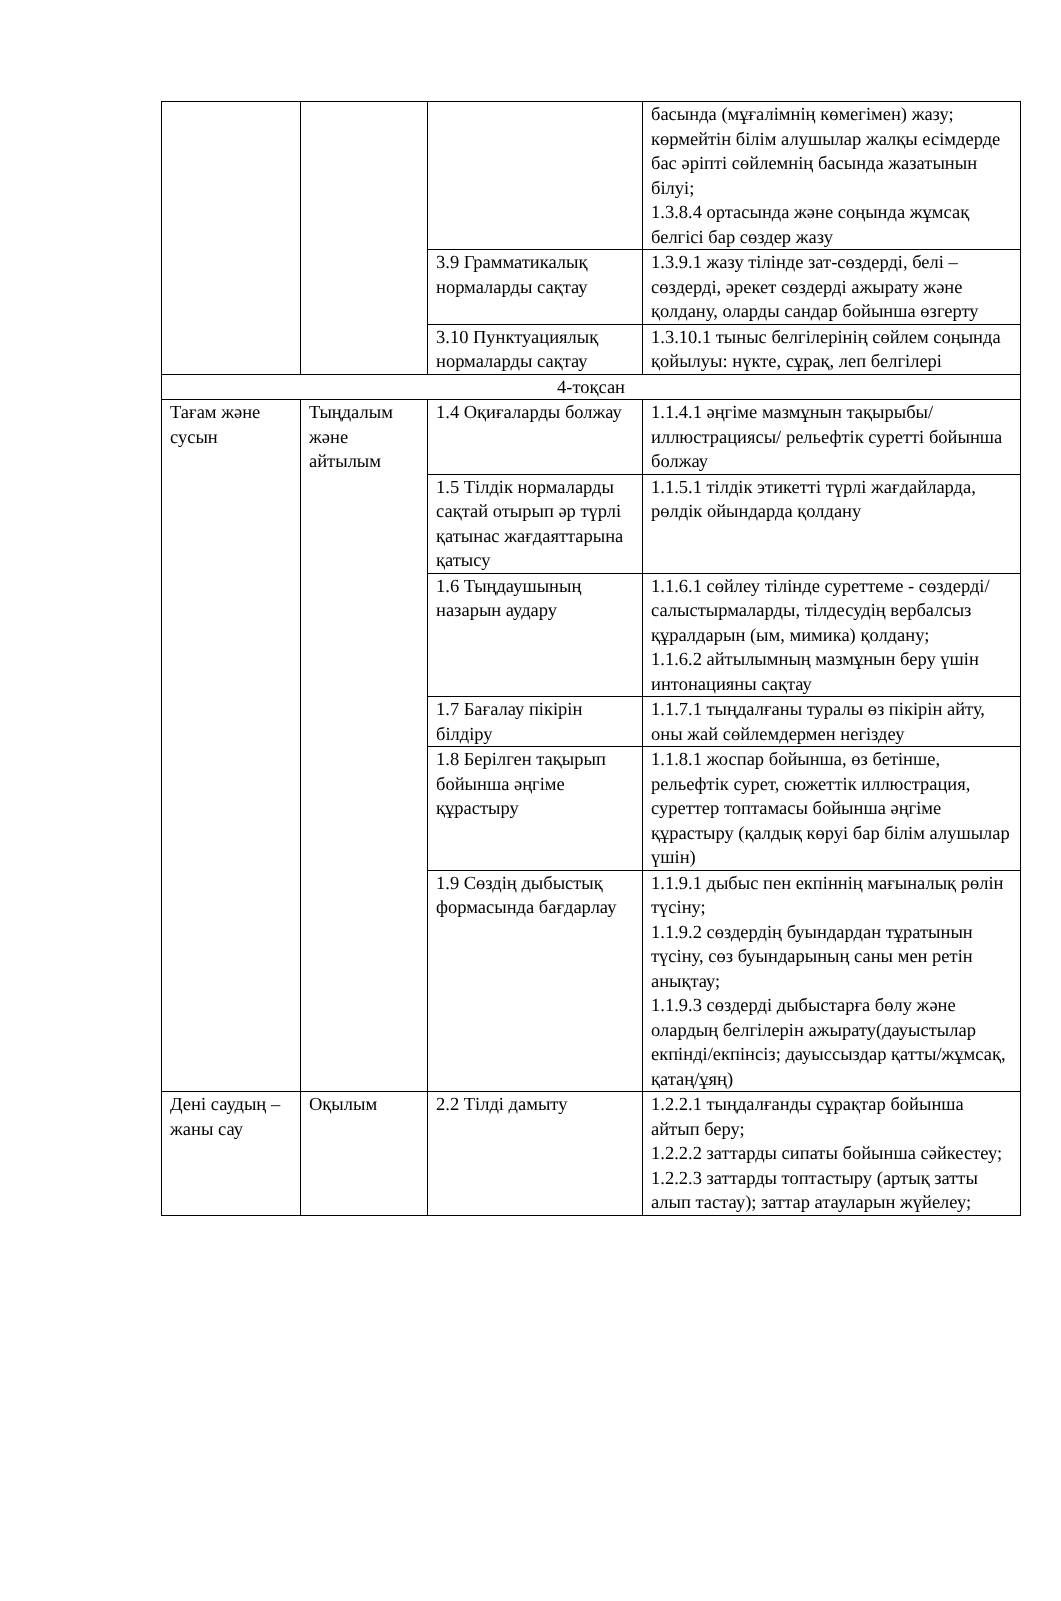| | | | басында (мұғалімнің көмегімен) жазу; көрмейтін білім алушылар жалқы есімдерде бас әріпті сөйлемнің басында жазатынын білуі; 1.3.8.4 ортасында және соңында жұмсақ белгісі бар сөздер жазу |
| | | 3.9 Грамматикалық нормаларды сақтау | 1.3.9.1 жазу тілінде зат-сөздерді, белі – сөздерді, әрекет сөздерді ажырату және қолдану, оларды сандар бойынша өзгерту |
| | | 3.10 Пунктуациялық нормаларды сақтау | 1.3.10.1 тыныс белгілерінің сөйлем соңында қойылуы: нүкте, сұрақ, леп белгілері |
| 4-тоқсан | | | |
| Тағам және сусын | Тыңдалым және айтылым | 1.4 Оқиғаларды болжау | 1.1.4.1 әңгіме мазмұнын тақырыбы/ иллюстрациясы/ рельефтік суретті бойынша болжау |
| | | 1.5 Тілдік нормаларды сақтай отырып әр түрлі қатынас жағдаяттарына қатысу | 1.1.5.1 тілдік этикетті түрлі жағдайларда, рөлдік ойындарда қолдану |
| | | 1.6 Тыңдаушының назарын аудару | 1.1.6.1 сөйлеу тілінде суреттеме - сөздерді/салыстырмаларды, тілдесудің вербалсыз құралдарын (ым, мимика) қолдану; 1.1.6.2 айтылымның мазмұнын беру үшін интонацияны сақтау |
| | | 1.7 Бағалау пікірін білдіру | 1.1.7.1 тыңдалғаны туралы өз пікірін айту, оны жай сөйлемдермен негіздеу |
| | | 1.8 Берілген тақырып бойынша әңгіме құрастыру | 1.1.8.1 жоспар бойынша, өз бетінше, рельефтік сурет, сюжеттік иллюстрация, суреттер топтамасы бойынша әңгіме құрастыру (қалдық көруі бар білім алушылар үшін) |
| | | 1.9 Сөздің дыбыстық формасында бағдарлау | 1.1.9.1 дыбыс пен екпіннің мағыналық рөлін түсіну; 1.1.9.2 сөздердің буындардан тұратынын түсіну, сөз буындарының саны мен ретін анықтау; 1.1.9.3 сөздерді дыбыстарға бөлу және олардың белгілерін ажырату(дауыстылар екпінді/екпінсіз; дауыссыздар қатты/жұмсақ, қатаң/ұяң) |
| Дені саудың – жаны сау | Оқылым | 2.2 Тілді дамыту | 1.2.2.1 тыңдалғанды сұрақтар бойынша айтып беру; 1.2.2.2 заттарды сипаты бойынша сәйкестеу; 1.2.2.3 заттарды топтастыру (артық затты алып тастау); заттар атауларын жүйелеу; |